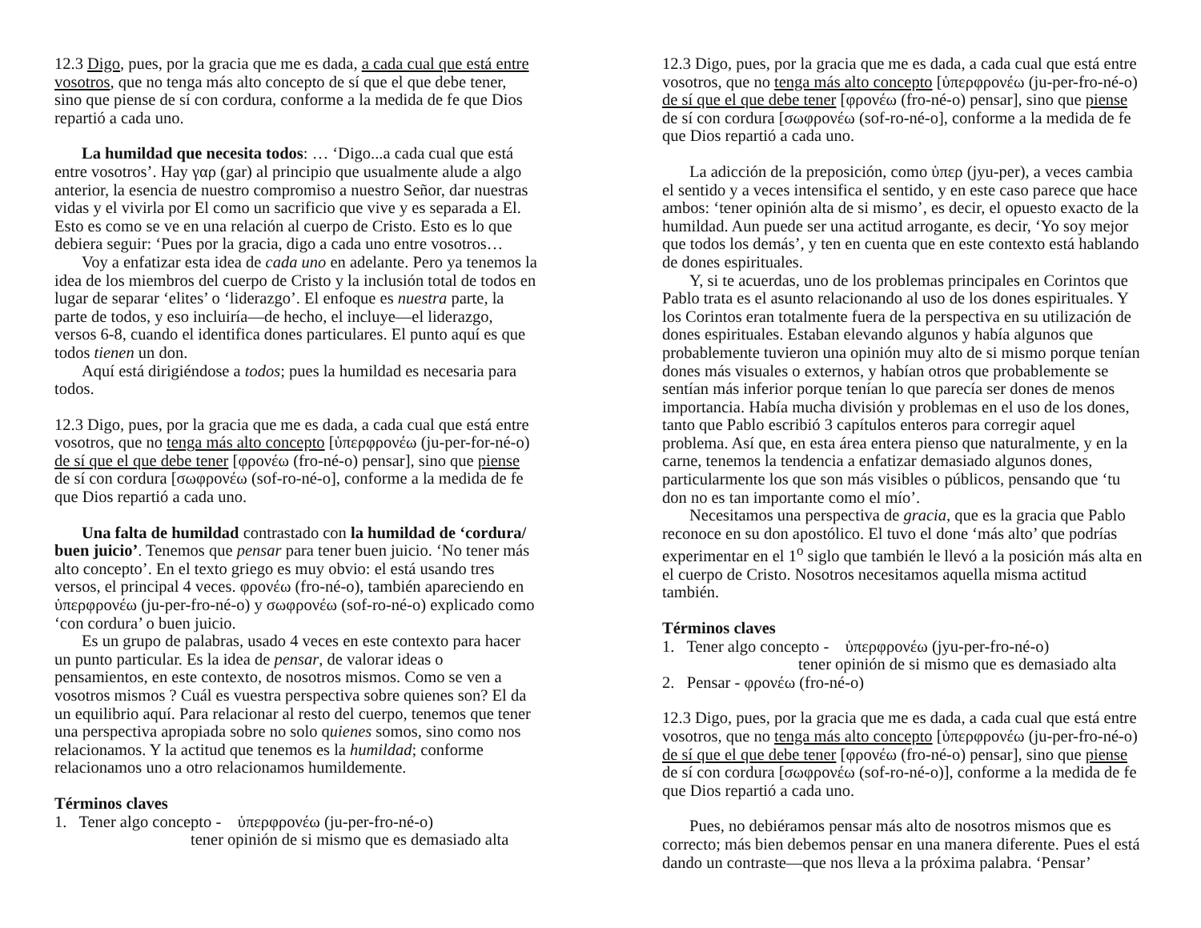12.3 Digo, pues, por la gracia que me es dada, a cada cual que está entre vosotros, que no tenga más alto concepto de sí que el que debe tener, sino que piense de sí con cordura, conforme a la medida de fe que Dios repartió a cada uno.
La humildad que necesita todos: … ‘Digo...a cada cual que está entre vosotros’. Hay γαρ (gar) al principio que usualmente alude a algo anterior, la esencia de nuestro compromiso a nuestro Señor, dar nuestras vidas y el vivirla por El como un sacrificio que vive y es separada a El. Esto es como se ve en una relación al cuerpo de Cristo. Esto es lo que debiera seguir: ‘Pues por la gracia, digo a cada uno entre vosotros…
Voy a enfatizar esta idea de cada uno en adelante. Pero ya tenemos la idea de los miembros del cuerpo de Cristo y la inclusión total de todos en lugar de separar ‘elites’ o ‘liderazgo’. El enfoque es nuestra parte, la parte de todos, y eso incluiría—de hecho, el incluye—el liderazgo, versos 6-8, cuando el identifica dones particulares. El punto aquí es que todos tienen un don.
Aquí está dirigiéndose a todos; pues la humildad es necesaria para todos.
12.3 Digo, pues, por la gracia que me es dada, a cada cual que está entre vosotros, que no tenga más alto concepto [ὑπερφρονέω (ju-per-for-né-o) de sí que el que debe tener [φρονέω (fro-né-o) pensar], sino que piense de sí con cordura [σωφρονέω (sof-ro-né-o], conforme a la medida de fe que Dios repartió a cada uno.
Una falta de humildad contrastado con la humildad de ‘cordura/ buen juicio’. Tenemos que pensar para tener buen juicio. ‘No tener más alto concepto’. En el texto griego es muy obvio: el está usando tres versos, el principal 4 veces. φρονέω (fro-né-o), también apareciendo en ὑπερφρονέω (ju-per-fro-né-o) y σωφρονέω (sof-ro-né-o) explicado como ‘con cordura’ o buen juicio.
Es un grupo de palabras, usado 4 veces en este contexto para hacer un punto particular. Es la idea de pensar, de valorar ideas o pensamientos, en este contexto, de nosotros mismos. Como se ven a vosotros mismos ? Cuál es vuestra perspectiva sobre quienes son? El da un equilibrio aquí. Para relacionar al resto del cuerpo, tenemos que tener una perspectiva apropiada sobre no solo quienes somos, sino como nos relacionamos. Y la actitud que tenemos es la humildad; conforme relacionamos uno a otro relacionamos humildemente.
Términos claves
1. Tener algo concepto - ὑπερφρονέω (ju-per-fro-né-o)
tener opinión de si mismo que es demasiado alta
12.3 Digo, pues, por la gracia que me es dada, a cada cual que está entre vosotros, que no tenga más alto concepto [ὑπερφρονέω (ju-per-fro-né-o) de sí que el que debe tener [φρονέω (fro-né-o) pensar], sino que piense de sí con cordura [σωφρονέω (sof-ro-né-o], conforme a la medida de fe que Dios repartió a cada uno.
La adicción de la preposición, como ὑπερ (jyu-per), a veces cambia el sentido y a veces intensifica el sentido, y en este caso parece que hace ambos: ‘tener opinión alta de si mismo’, es decir, el opuesto exacto de la humildad. Aun puede ser una actitud arrogante, es decir, ‘Yo soy mejor que todos los demás’, y ten en cuenta que en este contexto está hablando de dones espirituales.
Y, si te acuerdas, uno de los problemas principales en Corintos que Pablo trata es el asunto relacionando al uso de los dones espirituales. Y los Corintos eran totalmente fuera de la perspectiva en su utilización de dones espirituales. Estaban elevando algunos y había algunos que probablemente tuvieron una opinión muy alto de si mismo porque tenían dones más visuales o externos, y habían otros que probablemente se sentían más inferior porque tenían lo que parecía ser dones de menos importancia. Había mucha división y problemas en el uso de los dones, tanto que Pablo escribió 3 capítulos enteros para corregir aquel problema. Así que, en esta área entera pienso que naturalmente, y en la carne, tenemos la tendencia a enfatizar demasiado algunos dones, particularmente los que son más visibles o públicos, pensando que ‘tu don no es tan importante como el mío’.
Necesitamos una perspectiva de gracia, que es la gracia que Pablo reconoce en su don apostólico. El tuvo el done ‘más alto’ que podrías experimentar en el 1<sup>o</sup> siglo que también le llevó a la posición más alta en el cuerpo de Cristo. Nosotros necesitamos aquella misma actitud también.
Términos claves
1. Tener algo concepto - ὑπερφρονέω (jyu-per-fro-né-o)
tener opinión de si mismo que es demasiado alta
2. Pensar - φρονέω (fro-né-o)
12.3 Digo, pues, por la gracia que me es dada, a cada cual que está entre vosotros, que no tenga más alto concepto [ὑπερφρονέω (ju-per-fro-né-o) de sí que el que debe tener [φρονέω (fro-né-o) pensar], sino que piense de sí con cordura [σωφρονέω (sof-ro-né-o)], conforme a la medida de fe que Dios repartió a cada uno.
Pues, no debiéramos pensar más alto de nosotros mismos que es correcto; más bien debemos pensar en una manera diferente. Pues el está dando un contraste—que nos lleva a la próxima palabra. ‘Pensar’